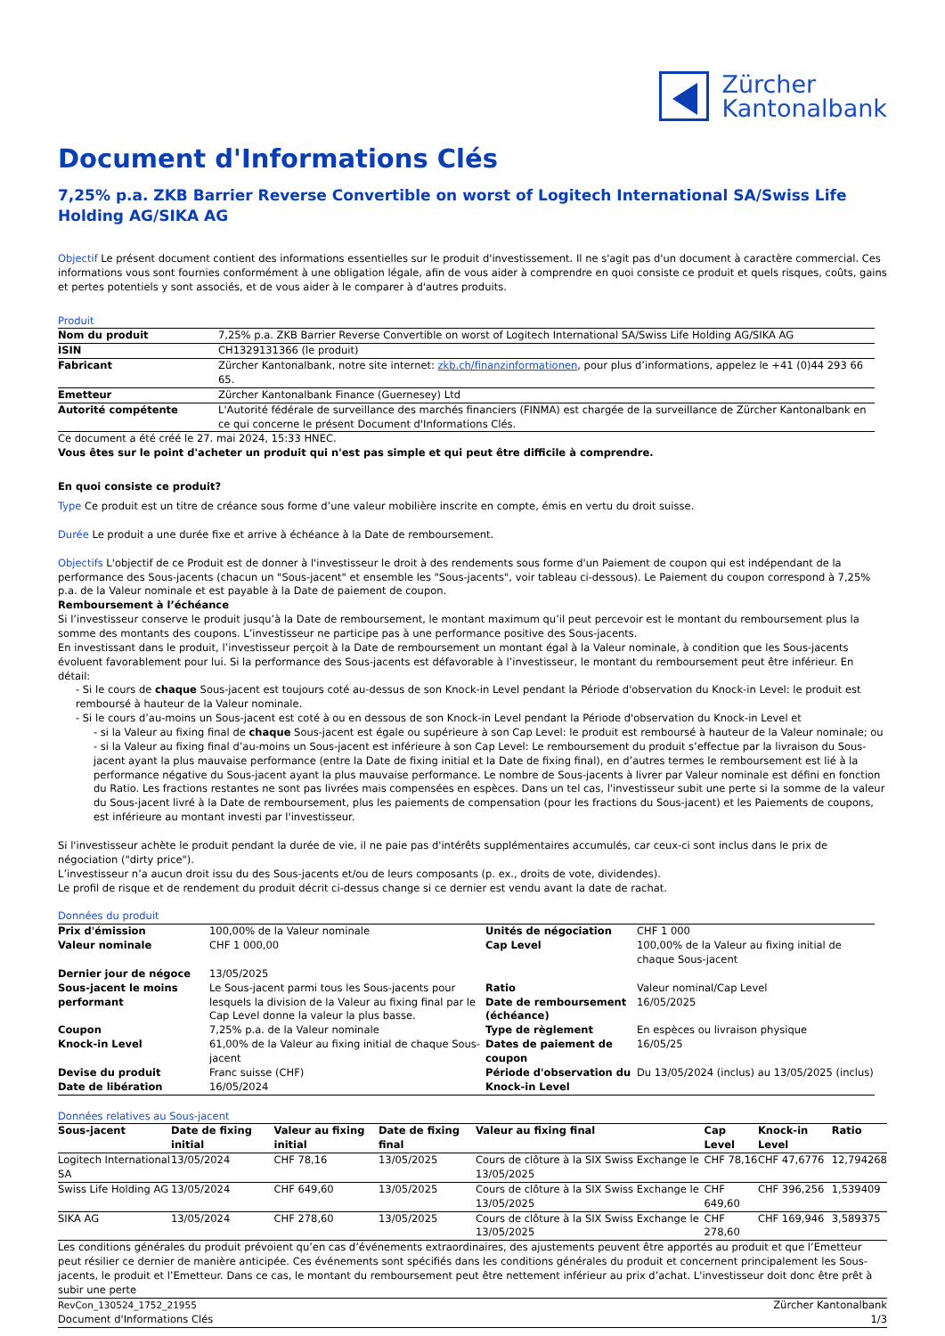Zürcher
Kantonalbank
Document d'Informations Clés
7,25% p.a. ZKB Barrier Reverse Convertible on worst of Logitech International SA/Swiss Life Holding AG/SIKA AG
Objectif Le présent document contient des informations essentielles sur le produit d'investissement. Il ne s'agit pas d'un document à caractère commercial. Ces informations vous sont fournies conformément à une obligation légale, afin de vous aider à comprendre en quoi consiste ce produit et quels risques, coûts, gains et pertes potentiels y sont associés, et de vous aider à le comparer à d'autres produits.
Produit
| Nom du produit | 7,25% p.a. ZKB Barrier Reverse Convertible on worst of Logitech International SA/Swiss Life Holding AG/SIKA AG |
| ISIN | CH1329131366 (le produit) |
| Fabricant | Zürcher Kantonalbank, notre site internet: zkb.ch/finanzinformationen , pour plus d’informations, appelez le +41 (0)44 293 66 65. |
| Emetteur | Zürcher Kantonalbank Finance (Guernesey) Ltd |
| Autorité compétente | L'Autorité fédérale de surveillance des marchés financiers (FINMA) est chargée de la surveillance de Zürcher Kantonalbank en ce qui concerne le présent Document d'Informations Clés. |
Ce document a été créé le 27. mai 2024, 15:33 HNEC.
Vous êtes sur le point d'acheter un produit qui n'est pas simple et qui peut être difficile à comprendre.
En quoi consiste ce produit?
Type Ce produit est un titre de créance sous forme d’une valeur mobilière inscrite en compte, émis en vertu du droit suisse.
Durée Le produit a une durée fixe et arrive à échéance à la Date de remboursement.
Objectifs L'objectif de ce Produit est de donner à l'investisseur le droit à des rendements sous forme d'un Paiement de coupon qui est indépendant de la performance des Sous-jacents (chacun un "Sous-jacent" et ensemble les "Sous-jacents", voir tableau ci-dessous). Le Paiement du coupon correspond à 7,25% p.a. de la Valeur nominale et est payable à la Date de paiement de coupon.
Remboursement à l’échéance
Si l’investisseur conserve le produit jusqu’à la Date de remboursement, le montant maximum qu’il peut percevoir est le montant du remboursement plus la somme des montants des coupons. L’investisseur ne participe pas à une performance positive des Sous-jacents.
En investissant dans le produit, l’investisseur perçoit à la Date de remboursement un montant égal à la Valeur nominale, à condition que les Sous-jacents évoluent favorablement pour lui. Si la performance des Sous-jacents est défavorable à l’investisseur, le montant du remboursement peut être inférieur. En détail:
- Si le cours de chaque Sous-jacent est toujours coté au-dessus de son Knock-in Level pendant la Période d'observation du Knock-in Level: le produit est remboursé à hauteur de la Valeur nominale.
- Si le cours d’au-moins un Sous-jacent est coté à ou en dessous de son Knock-in Level pendant la Période d'observation du Knock-in Level et
- si la Valeur au fixing final de chaque Sous-jacent est égale ou supérieure à son Cap Level: le produit est remboursé à hauteur de la Valeur nominale; ou
- si la Valeur au fixing final d’au-moins un Sous-jacent est inférieure à son Cap Level: Le remboursement du produit s’effectue par la livraison du Sous-jacent ayant la plus mauvaise performance (entre la Date de fixing initial et la Date de fixing final), en d’autres termes le remboursement est lié à la performance négative du Sous-jacent ayant la plus mauvaise performance. Le nombre de Sous-jacents à livrer par Valeur nominale est défini en fonction du Ratio. Les fractions restantes ne sont pas livrées mais compensées en espèces. Dans un tel cas, l'investisseur subit une perte si la somme de la valeur du Sous-jacent livré à la Date de remboursement, plus les paiements de compensation (pour les fractions du Sous-jacent) et les Paiements de coupons, est inférieure au montant investi par l'investisseur.
Si l'investisseur achète le produit pendant la durée de vie, il ne paie pas d'intérêts supplémentaires accumulés, car ceux-ci sont inclus dans le prix de négociation ("dirty price").
L’investisseur n’a aucun droit issu du des Sous-jacents et/ou de leurs composants (p. ex., droits de vote, dividendes).
Le profil de risque et de rendement du produit décrit ci-dessus change si ce dernier est vendu avant la date de rachat.
Données du produit
| Prix d'émission | 100,00% de la Valeur nominale | Unités de négociation | CHF 1 000 |
| Valeur nominale | CHF 1 000,00 | Cap Level | 100,00% de la Valeur au fixing initial de chaque Sous-jacent |
| Dernier jour de négoce | 13/05/2025 | | |
| Sous-jacent le moins performant | Le Sous-jacent parmi tous les Sous-jacents pour lesquels la division de la Valeur au fixing final par le Cap Level donne la valeur la plus basse. | Ratio Date de remboursement (échéance) | Valeur nominal/Cap Level 16/05/2025 |
| Coupon | 7,25% p.a. de la Valeur nominale | Type de règlement | En espèces ou livraison physique |
| Knock-in Level | 61,00% de la Valeur au fixing initial de chaque Sous-jacent | Dates de paiement de coupon | 16/05/25 |
| Devise du produit Date de libération | Franc suisse (CHF) 16/05/2024 | Période d'observation du Knock-in Level | Du 13/05/2024 (inclus) au 13/05/2025 (inclus) |
Données relatives au Sous-jacent
| Sous-jacent | Date de fixing initial | Valeur au fixing initial | Date de fixing final | Valeur au fixing final | Cap Level | Knock-in Level | Ratio |
| --- | --- | --- | --- | --- | --- | --- | --- |
| Logitech International SA | 13/05/2024 | CHF 78,16 | 13/05/2025 | Cours de clôture à la SIX Swiss Exchange le 13/05/2025 | CHF 78,16 | CHF 47,6776 | 12,794268 |
| Swiss Life Holding AG | 13/05/2024 | CHF 649,60 | 13/05/2025 | Cours de clôture à la SIX Swiss Exchange le 13/05/2025 | CHF 649,60 | CHF 396,256 | 1,539409 |
| SIKA AG | 13/05/2024 | CHF 278,60 | 13/05/2025 | Cours de clôture à la SIX Swiss Exchange le 13/05/2025 | CHF 278,60 | CHF 169,946 | 3,589375 |
Les conditions générales du produit prévoient qu’en cas d’événements extraordinaires, des ajustements peuvent être apportés au produit et que l’Emetteur peut résilier ce dernier de manière anticipée. Ces événements sont spécifiés dans les conditions générales du produit et concernent principalement les Sous-jacents, le produit et l’Emetteur. Dans ce cas, le montant du remboursement peut être nettement inférieur au prix d’achat. L'investisseur doit donc être prêt à subir une perte
RevCon_130524_1752_21955
Document d'Informations Clés
Zürcher Kantonalbank
1/3